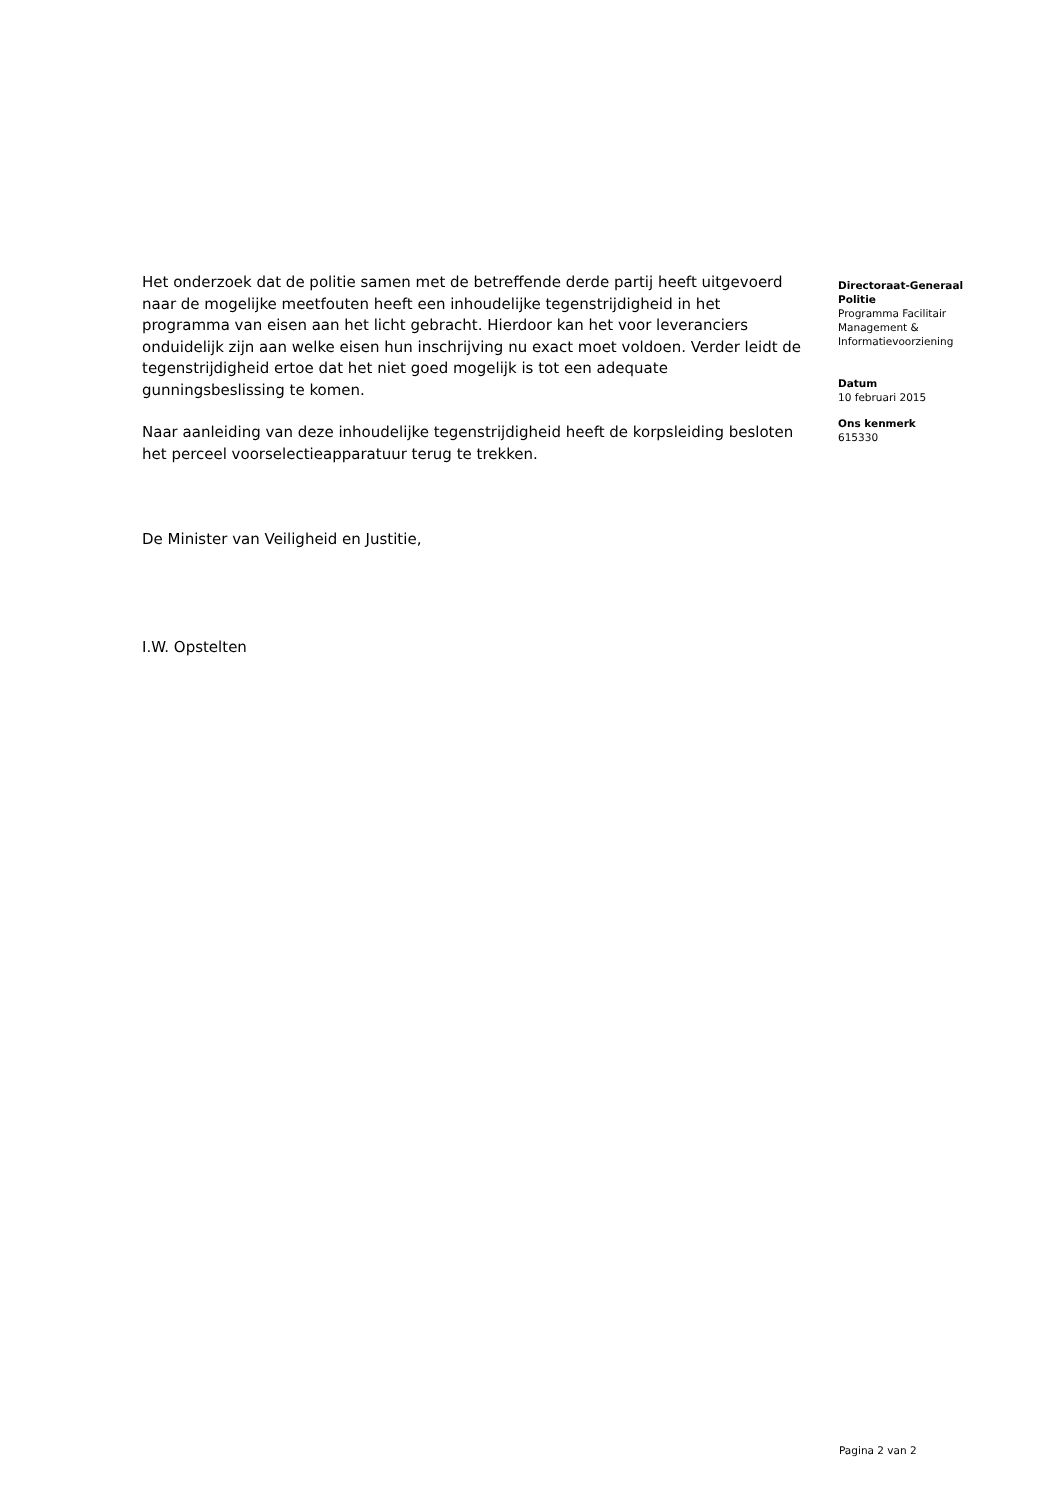Het onderzoek dat de politie samen met de betreffende derde partij heeft uitgevoerd naar de mogelijke meetfouten heeft een inhoudelijke tegenstrijdigheid in het programma van eisen aan het licht gebracht. Hierdoor kan het voor leveranciers onduidelijk zijn aan welke eisen hun inschrijving nu exact moet voldoen. Verder leidt de tegenstrijdigheid ertoe dat het niet goed mogelijk is tot een adequate gunningsbeslissing te komen.
Naar aanleiding van deze inhoudelijke tegenstrijdigheid heeft de korpsleiding besloten het perceel voorselectieapparatuur terug te trekken.
De Minister van Veiligheid en Justitie,
I.W. Opstelten
Directoraat-Generaal Politie
Programma Facilitair Management & Informatievoorziening
Datum
10 februari 2015
Ons kenmerk
615330
Pagina 2 van 2